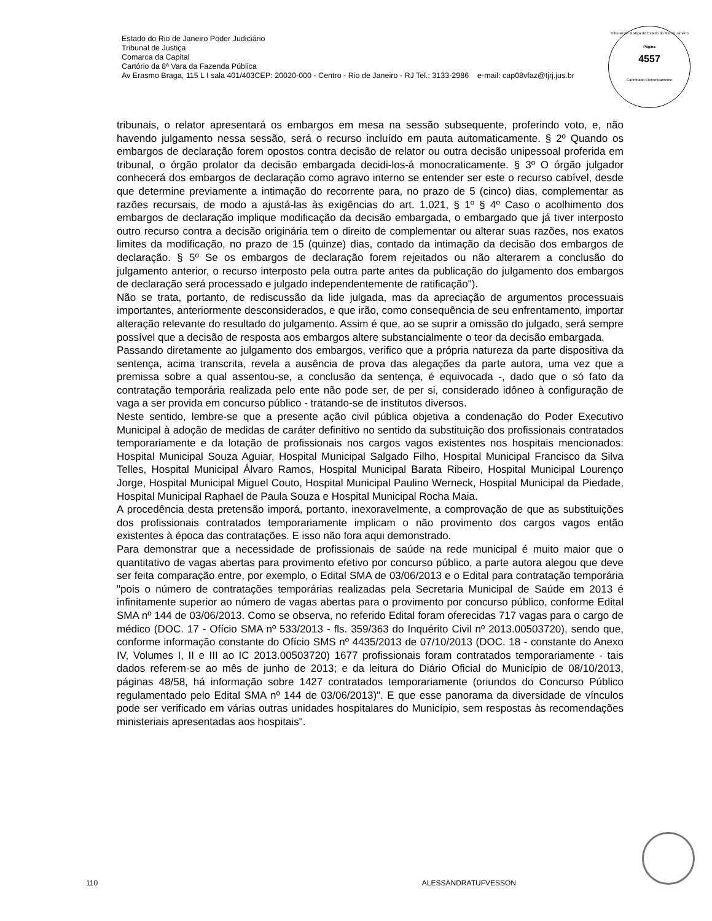Estado do Rio de Janeiro Poder Judiciário
Tribunal de Justiça
Comarca da Capital
Cartório da 8ª Vara da Fazenda Pública
Av Erasmo Braga, 115 L I sala 401/403CEP: 20020-000 - Centro - Rio de Janeiro - RJ Tel.: 3133-2986 e-mail: cap08vfaz@tjrj.jus.br
Tribunal de Justiça do Estado do Rio de Janeiro
Página
4557
Carimbado Eletronicamente
tribunais, o relator apresentará os embargos em mesa na sessão subsequente, proferindo voto, e, não havendo julgamento nessa sessão, será o recurso incluído em pauta automaticamente. § 2º Quando os embargos de declaração forem opostos contra decisão de relator ou outra decisão unipessoal proferida em tribunal, o órgão prolator da decisão embargada decidi-los-á monocraticamente. § 3º O órgão julgador conhecerá dos embargos de declaração como agravo interno se entender ser este o recurso cabível, desde que determine previamente a intimação do recorrente para, no prazo de 5 (cinco) dias, complementar as razões recursais, de modo a ajustá-las às exigências do art. 1.021, § 1º § 4º Caso o acolhimento dos embargos de declaração implique modificação da decisão embargada, o embargado que já tiver interposto outro recurso contra a decisão originária tem o direito de complementar ou alterar suas razões, nos exatos limites da modificação, no prazo de 15 (quinze) dias, contado da intimação da decisão dos embargos de declaração. § 5º Se os embargos de declaração forem rejeitados ou não alterarem a conclusão do julgamento anterior, o recurso interposto pela outra parte antes da publicação do julgamento dos embargos de declaração será processado e julgado independentemente de ratificação").
Não se trata, portanto, de rediscussão da lide julgada, mas da apreciação de argumentos processuais importantes, anteriormente desconsiderados, e que irão, como consequência de seu enfrentamento, importar alteração relevante do resultado do julgamento. Assim é que, ao se suprir a omissão do julgado, será sempre possível que a decisão de resposta aos embargos altere substancialmente o teor da decisão embargada.
Passando diretamente ao julgamento dos embargos, verifico que a própria natureza da parte dispositiva da sentença, acima transcrita, revela a ausência de prova das alegações da parte autora, uma vez que a premissa sobre a qual assentou-se, a conclusão da sentença, é equivocada -, dado que o só fato da contratação temporária realizada pelo ente não pode ser, de per si, considerado idôneo à configuração de vaga a ser provida em concurso público - tratando-se de institutos diversos.
Neste sentido, lembre-se que a presente ação civil pública objetiva a condenação do Poder Executivo Municipal à adoção de medidas de caráter definitivo no sentido da substituição dos profissionais contratados temporariamente e da lotação de profissionais nos cargos vagos existentes nos hospitais mencionados: Hospital Municipal Souza Aguiar, Hospital Municipal Salgado Filho, Hospital Municipal Francisco da Silva Telles, Hospital Municipal Álvaro Ramos, Hospital Municipal Barata Ribeiro, Hospital Municipal Lourenço Jorge, Hospital Municipal Miguel Couto, Hospital Municipal Paulino Werneck, Hospital Municipal da Piedade, Hospital Municipal Raphael de Paula Souza e Hospital Municipal Rocha Maia.
A procedência desta pretensão imporá, portanto, inexoravelmente, a comprovação de que as substituições dos profissionais contratados temporariamente implicam o não provimento dos cargos vagos então existentes à época das contratações. E isso não fora aqui demonstrado.
Para demonstrar que a necessidade de profissionais de saúde na rede municipal é muito maior que o quantitativo de vagas abertas para provimento efetivo por concurso público, a parte autora alegou que deve ser feita comparação entre, por exemplo, o Edital SMA de 03/06/2013 e o Edital para contratação temporária "pois o número de contratações temporárias realizadas pela Secretaria Municipal de Saúde em 2013 é infinitamente superior ao número de vagas abertas para o provimento por concurso público, conforme Edital SMA nº 144 de 03/06/2013. Como se observa, no referido Edital foram oferecidas 717 vagas para o cargo de médico (DOC. 17 - Ofício SMA nº 533/2013 - fls. 359/363 do Inquérito Civil nº 2013.00503720), sendo que, conforme informação constante do Ofício SMS nº 4435/2013 de 07/10/2013 (DOC. 18 - constante do Anexo IV, Volumes I, II e III ao IC 2013.00503720) 1677 profissionais foram contratados temporariamente - tais dados referem-se ao mês de junho de 2013; e da leitura do Diário Oficial do Município de 08/10/2013, páginas 48/58, há informação sobre 1427 contratados temporariamente (oriundos do Concurso Público regulamentado pelo Edital SMA nº 144 de 03/06/2013)". E que esse panorama da diversidade de vínculos pode ser verificado em várias outras unidades hospitalares do Município, sem respostas às recomendações ministeriais apresentadas aos hospitais".
110 ALESSANDRATUFVESSON